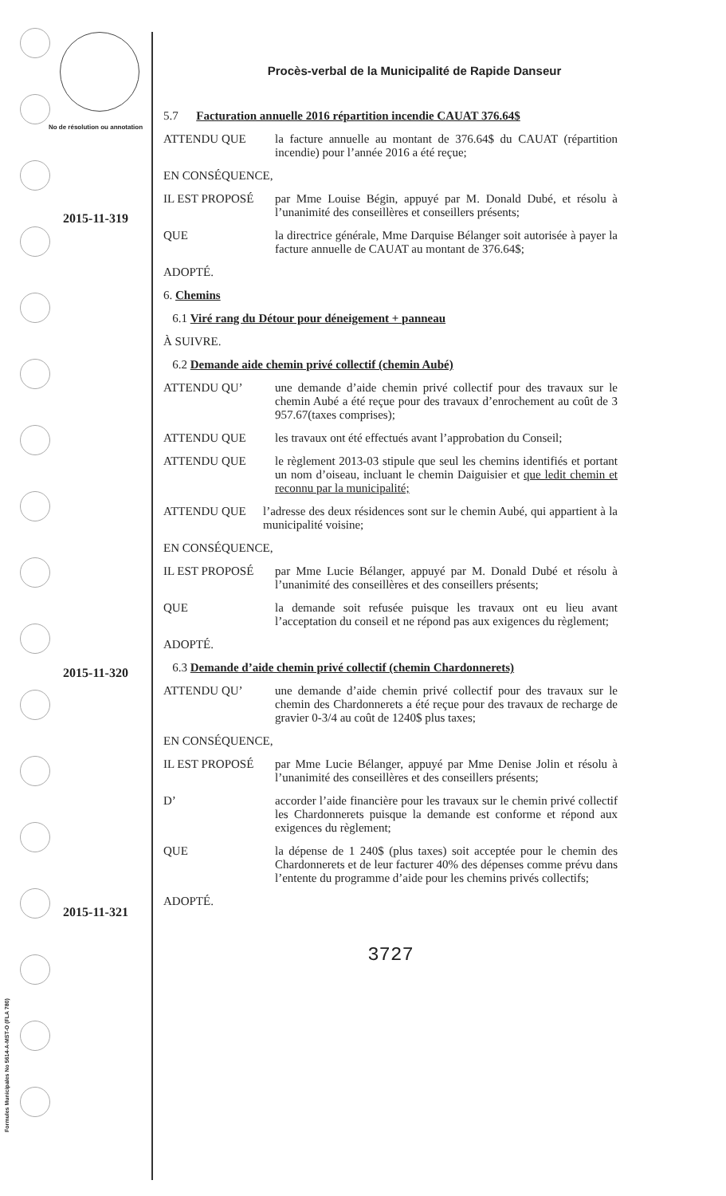No de résolution ou annotation
2015-11-319
2015-11-320
2015-11-321
Formules Municipales No 5614-A-MST-O (FLA 780)
Procès-verbal de la Municipalité de Rapide Danseur
5.7 Facturation annuelle 2016 répartition incendie CAUAT 376.64$
ATTENDU QUE la facture annuelle au montant de 376.64$ du CAUAT (répartition incendie) pour l’année 2016 a été reçue;
EN CONSÉQUENCE,
IL EST PROPOSÉ par Mme Louise Bégin, appuyé par M. Donald Dubé, et résolu à l’unanimité des conseillères et conseillers présents;
QUE la directrice générale, Mme Darquise Bélanger soit autorisée à payer la facture annuelle de CAUAT au montant de 376.64$;
ADOPTÉ.
6. Chemins
6.1 Viré rang du Détour pour déneigement + panneau
À SUIVRE.
6.2 Demande aide chemin privé collectif (chemin Aubé)
ATTENDU QU’ une demande d’aide chemin privé collectif pour des travaux sur le chemin Aubé a été reçue pour des travaux d’enrochement au coût de 3 957.67(taxes comprises);
ATTENDU QUE les travaux ont été effectués avant l’approbation du Conseil;
ATTENDU QUE le règlement 2013-03 stipule que seul les chemins identifiés et portant un nom d’oiseau, incluant le chemin Daiguisier et que ledit chemin et reconnu par la municipalité;
ATTENDU QUE l’adresse des deux résidences sont sur le chemin Aubé, qui appartient à la municipalité voisine;
EN CONSÉQUENCE,
IL EST PROPOSÉ par Mme Lucie Bélanger, appuyé par M. Donald Dubé et résolu à l’unanimité des conseillères et des conseillers présents;
QUE la demande soit refusée puisque les travaux ont eu lieu avant l’acceptation du conseil et ne répond pas aux exigences du règlement;
ADOPTÉ.
6.3 Demande d’aide chemin privé collectif (chemin Chardonnerets)
ATTENDU QU’ une demande d’aide chemin privé collectif pour des travaux sur le chemin des Chardonnerets a été reçue pour des travaux de recharge de gravier 0-3/4 au coût de 1240$ plus taxes;
EN CONSÉQUENCE,
IL EST PROPOSÉ par Mme Lucie Bélanger, appuyé par Mme Denise Jolin et résolu à l’unanimité des conseillères et des conseillers présents;
D’ accorder l’aide financière pour les travaux sur le chemin privé collectif les Chardonnerets puisque la demande est conforme et répond aux exigences du règlement;
QUE la dépense de 1 240$ (plus taxes) soit acceptée pour le chemin des Chardonnerets et de leur facturer 40% des dépenses comme prévu dans l’entente du programme d’aide pour les chemins privés collectifs;
ADOPTÉ.
3727